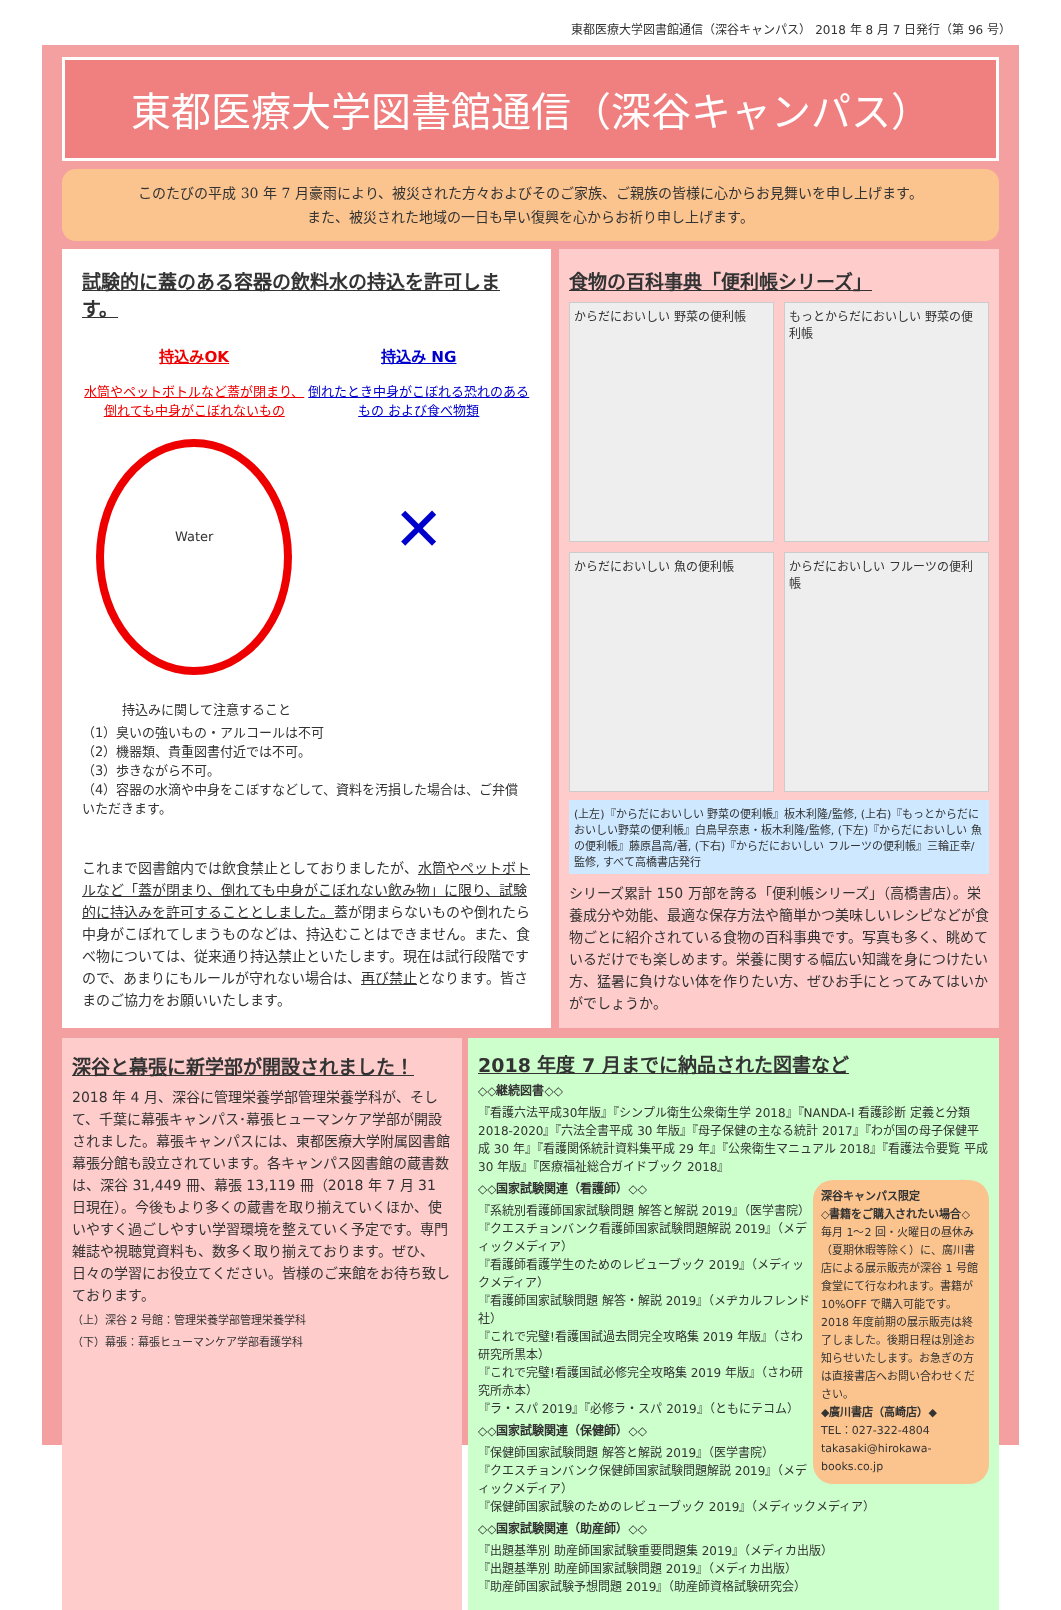東都医療大学図書館通信（深谷キャンパス） 2018 年 8 月 7 日発行（第 96 号）
東都医療大学図書館通信（深谷キャンパス）
このたびの平成 30 年 7 月豪雨により、被災された方々およびそのご家族、ご親族の皆様に心からお見舞いを申し上げます。
また、被災された地域の一日も早い復興を心からお祈り申し上げます。
試験的に蓋のある容器の飲料水の持込を許可します。
持込みOK
水筒やペットボトルなど蓋が閉まり、倒れても中身がこぼれないもの
Water
持込み NG
倒れたとき中身がこぼれる恐れのあるもの および食べ物類
✕
持込みに関して注意すること
（1）臭いの強いもの・アルコールは不可
（2）機器類、貴重図書付近では不可。
（3）歩きながら不可。
（4）容器の水滴や中身をこぼすなどして、資料を汚損した場合は、ご弁償いただきます。
これまで図書館内では飲食禁止としておりましたが、水筒やペットボトルなど「蓋が閉まり、倒れても中身がこぼれない飲み物」に限り、試験的に持込みを許可することとしました。蓋が閉まらないものや倒れたら中身がこぼれてしまうものなどは、持込むことはできません。また、食べ物については、従来通り持込禁止といたします。現在は試行段階ですので、あまりにもルールが守れない場合は、再び禁止となります。皆さまのご協力をお願いいたします。
食物の百科事典「便利帳シリーズ」
からだにおいしい 野菜の便利帳
もっとからだにおいしい 野菜の便利帳
からだにおいしい 魚の便利帳
からだにおいしい フルーツの便利帳
(上左)『からだにおいしい 野菜の便利帳』板木利隆/監修, (上右)『もっとからだにおいしい野菜の便利帳』白鳥早奈恵・板木利隆/監修, (下左)『からだにおいしい 魚の便利帳』藤原昌高/著, (下右)『からだにおいしい フルーツの便利帳』三輪正幸/監修, すべて高橋書店発行
シリーズ累計 150 万部を誇る「便利帳シリーズ」（高橋書店）。栄養成分や効能、最適な保存方法や簡単かつ美味しいレシピなどが食物ごとに紹介されている食物の百科事典です。写真も多く、眺めているだけでも楽しめます。栄養に関する幅広い知識を身につけたい方、猛暑に負けない体を作りたい方、ぜひお手にとってみてはいかがでしょうか。
深谷と幕張に新学部が開設されました！
2018 年 4 月、深谷に管理栄養学部管理栄養学科が、そして、千葉に幕張キャンパス･幕張ヒューマンケア学部が開設されました。幕張キャンパスには、東都医療大学附属図書館幕張分館も設立されています。各キャンパス図書館の蔵書数は、深谷 31,449 冊、幕張 13,119 冊（2018 年 7 月 31 日現在）。今後もより多くの蔵書を取り揃えていくほか、使いやすく過ごしやすい学習環境を整えていく予定です。専門雑誌や視聴覚資料も、数多く取り揃えております。ぜひ、日々の学習にお役立てください。皆様のご来館をお待ち致しております。
（上）深谷 2 号館：管理栄養学部管理栄養学科
（下）幕張：幕張ヒューマンケア学部看護学科
2018 年度 7 月までに納品された図書など
◇◇継続図書◇◇
『看護六法平成30年版』『シンプル衛生公衆衛生学 2018』『NANDA-I 看護診断 定義と分類 2018-2020』『六法全書平成 30 年版』『母子保健の主なる統計 2017』『わが国の母子保健平成 30 年』『看護関係統計資料集平成 29 年』『公衆衛生マニュアル 2018』『看護法令要覧 平成 30 年版』『医療福祉総合ガイドブック 2018』
深谷キャンパス限定
◇書籍をご購入されたい場合◇
毎月 1～2 回・火曜日の昼休み（夏期休暇等除く）に、廣川書店による展示販売が深谷 1 号館食堂にて行なわれます。書籍が 10%OFF で購入可能です。2018 年度前期の展示販売は終了しました。後期日程は別途お知らせいたします。お急ぎの方は直接書店へお問い合わせください。
◆廣川書店（高崎店）◆
TEL：027-322-4804
takasaki@hirokawa-books.co.jp
◇◇国家試験関連（看護師）◇◇
『系統別看護師国家試験問題 解答と解説 2019』（医学書院）
『クエスチョンバンク看護師国家試験問題解説 2019』（メディックメディア）
『看護師看護学生のためのレビューブック 2019』（メディックメディア）
『看護師国家試験問題 解答・解説 2019』（メヂカルフレンド社）
『これで完璧!看護国試過去問完全攻略集 2019 年版』（さわ研究所黒本）
『これで完璧!看護国試必修完全攻略集 2019 年版』（さわ研究所赤本）
『ラ・スパ 2019』『必修ラ・スパ 2019』（ともにテコム）
◇◇国家試験関連（保健師）◇◇
『保健師国家試験問題 解答と解説 2019』（医学書院）
『クエスチョンバンク保健師国家試験問題解説 2019』（メディックメディア）
『保健師国家試験のためのレビューブック 2019』（メディックメディア）
◇◇国家試験関連（助産師）◇◇
『出題基準別 助産師国家試験重要問題集 2019』（メディカ出版）
『出題基準別 助産師国家試験問題 2019』（メディカ出版）
『助産師国家試験予想問題 2019』（助産師資格試験研究会）